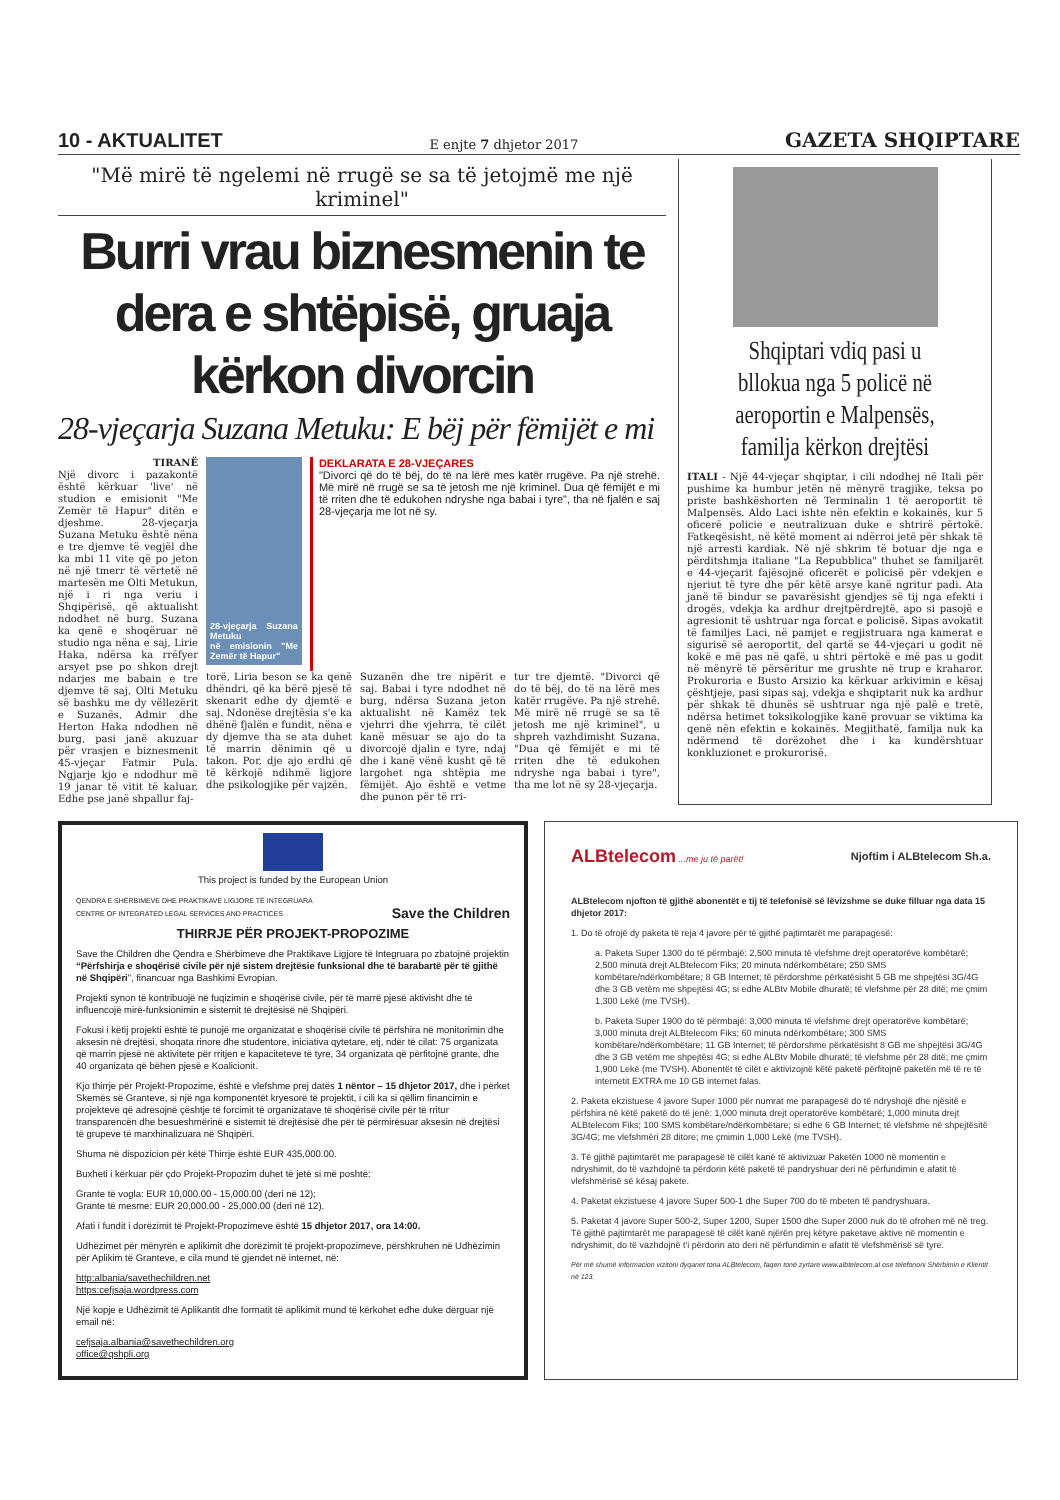10 - AKTUALITET E enjte 7 dhjetor 2017 GAZETA SHQIPTARE
"Më mirë të ngelemi në rrugë se sa të jetojmë me një kriminel"
Burri vrau biznesmenin te dera e shtëpisë, gruaja kërkon divorcin
28-vjeçarja Suzana Metuku: E bëj për fëmijët e mi
TIRANË
Një divorc i pazakontë është kërkuar 'live' në studion e emisionit "Me Zemër të Hapur" ditën e djeshme. 28-vjeçarja Suzana Metuku është nëna e tre djemve të vegjël dhe ka mbi 11 vite që po jeton në një tmerr të vërtetë në martesën me Olti Metukun, një i ri nga veriu i Shqipërisë, që aktualisht ndodhet në burg. Suzana ka qenë e shoqëruar në studio nga nëna e saj, Lirie Haka, ndërsa ka rrëfyer arsyet pse po shkon drejt ndarjes me babain e tre djemve të saj. Olti Metuku së bashku me dy vëllezërit e Suzanës, Admir dhe Herton Haka ndodhen në burg, pasi janë akuzuar për vrasjen e biznesmenit 45-vjeçar Fatmir Pula. Ngjarje kjo e ndodhur më 19 janar të vitit të kaluar. Edhe pse janë shpallur faj-
28-vjeçarja Suzana Metuku
në emisionin "Me Zemër të Hapur"
DEKLARATA E 28-VJEÇARES
"Divorci që do të bëj, do të na lërë mes katër rrugëve. Pa një strehë. Më mirë në rrugë se sa të jetosh me një kriminel. Dua që fëmijët e mi të rriten dhe të edukohen ndryshe nga babai i tyre", tha në fjalën e saj 28-vjeçarja me lot në sy.
torë, Liria beson se ka qenë dhëndri, që ka bërë pjesë të skenarit edhe dy djemtë e saj. Ndonëse drejtësia s'e ka dhënë fjalën e fundit, nëna e dy djemve tha se ata duhet të marrin dënimin që u takon. Por, dje ajo erdhi që të kërkojë ndihmë ligjore dhe psikologjike për vajzën,
Suzanën dhe tre nipërit e saj. Babai i tyre ndodhet në burg, ndërsa Suzana jeton aktualisht në Kamëz tek vjehrri dhe vjehrra, të cilët kanë mësuar se ajo do ta divorcojë djalin e tyre, ndaj dhe i kanë vënë kusht që të largohet nga shtëpia me fëmijët. Ajo është e vetme dhe punon për të rri-
tur tre djemtë. "Divorci që do të bëj, do të na lërë mes katër rrugëve. Pa një strehë. Më mirë në rrugë se sa të jetosh me një kriminel", u shpreh vazhdimisht Suzana. "Dua që fëmijët e mi të rriten dhe të edukohen ndryshe nga babai i tyre", tha me lot në sy 28-vjeçarja.
Shqiptari vdiq pasi u bllokua nga 5 policë në aeroportin e Malpensës, familja kërkon drejtësi
ITALI - Një 44-vjeçar shqiptar, i cili ndodhej në Itali për pushime ka humbur jetën në mënyrë tragjike, teksa po priste bashkëshorten në Terminalin 1 të aeroportit të Malpensës. Aldo Laci ishte nën efektin e kokainës, kur 5 oficerë policie e neutralizuan duke e shtrirë përtokë. Fatkeqësisht, në këtë moment ai ndërroi jetë për shkak të një arresti kardiak. Në një shkrim të botuar dje nga e përditshmja italiane "La Repubblica" thuhet se familjarët e 44-vjeçarit fajësojnë oficerët e policisë për vdekjen e njeriut të tyre dhe për këtë arsye kanë ngritur padi. Ata janë të bindur se pavarësisht gjendjes së tij nga efekti i drogës, vdekja ka ardhur drejtpërdrejtë, apo si pasojë e agresionit të ushtruar nga forcat e policisë. Sipas avokatit të familjes Laci, në pamjet e regjistruara nga kamerat e sigurisë së aeroportit, del qartë se 44-vjeçari u godit në kokë e më pas në qafë, u shtri përtokë e më pas u godit në mënyrë të përsëritur me grushte në trup e kraharor. Prokuroria e Busto Arsizio ka kërkuar arkivimin e kësaj çështjeje, pasi sipas saj, vdekja e shqiptarit nuk ka ardhur për shkak të dhunës së ushtruar nga një palë e tretë, ndërsa hetimet toksikologjike kanë provuar se viktima ka qenë nën efektin e kokainës. Megjithatë, familja nuk ka ndërmend të dorëzohet dhe i ka kundërshtuar konkluzionet e prokurorisë.
This project is funded by the European Union
QENDRA E SHËRBIMEVE DHE PRAKTIKAVE LIGJORE TË INTEGRUARA
CENTRE OF INTEGRATED LEGAL SERVICES AND PRACTICES Save the Children
THIRRJE PËR PROJEKT-PROPOZIME
Save the Children dhe Qendra e Shërbimeve dhe Praktikave Ligjore të Integruara po zbatojnë projektin “Përfshirja e shoqërisë civile për një sistem drejtësie funksional dhe të barabartë për të gjithë në Shqipëri”, financuar nga Bashkimi Evropian.
Projekti synon të kontribuojë në fuqizimin e shoqërisë civile, për të marrë pjesë aktivisht dhe të influencojë mirë-funksionimin e sistemit të drejtësisë në Shqipëri.
Fokusi i këtij projekti është të punojë me organizatat e shoqërisë civile të përfshira në monitorimin dhe aksesin në drejtësi, shoqata rinore dhe studentore, iniciativa qytetare, etj, ndër të cilat: 75 organizata që marrin pjesë në aktivitete për rritjen e kapaciteteve të tyre, 34 organizata që përfitojnë grante, dhe 40 organizata që bëhen pjesë e Koalicionit.
Kjo thirrje për Projekt-Propozime, është e vlefshme prej datës 1 nëntor – 15 dhjetor 2017, dhe i përket Skemës së Granteve, si një nga komponentët kryesorë të projektit, i cili ka si qëllim financimin e projekteve që adresojnë çështje të forcimit të organizatave të shoqërisë civile për të rritur transparencën dhe besueshmërinë e sistemit të drejtësisë dhe për të përmirësuar aksesin në drejtësi të grupeve të marxhinalizuara në Shqipëri.
Shuma në dispozicion për këtë Thirrje është EUR 435,000.00.
Buxheti i kërkuar për çdo Projekt-Propozim duhet të jetë si më poshtë:
Grante të vogla: EUR 10,000.00 - 15,000.00 (deri në 12);
Grante të mesme: EUR 20,000.00 - 25,000.00 (deri në 12).
Afati i fundit i dorëzimit të Projekt-Propozimeve është 15 dhjetor 2017, ora 14:00.
Udhëzimet për mënyrën e aplikimit dhe dorëzimit të projekt-propozimeve, përshkruhen në Udhëzimin për Aplikim të Granteve, e cila mund të gjendet në internet, në:
http:albania/savethechildren.net
https:cefjsaja.wordpress.com
Një kopje e Udhëzimit të Aplikantit dhe formatit të aplikimit mund të kërkohet edhe duke dërguar një email në:
cefjsaja.albania@savethechildren.org
office@qshpli.org
ALBtelecom ...me ju të parët! Njoftim i ALBtelecom Sh.a.
ALBtelecom njofton të gjithë abonentët e tij të telefonisë së lëvizshme se duke filluar nga data 15 dhjetor 2017:
1. Do të ofrojë dy paketa të reja 4 javore për të gjithë pajtimtarët me parapagesë:
a. Paketa Super 1300 do të përmbajë: 2,500 minuta të vlefshme drejt operatorëve kombëtarë; 2,500 minuta drejt ALBtelecom Fiks; 20 minuta ndërkombëtare; 250 SMS kombëtare/ndërkombëtare; 8 GB Internet; të përdorshme përkatësisht 5 GB me shpejtësi 3G/4G dhe 3 GB vetëm me shpejtësi 4G; si edhe ALBtv Mobile dhuratë; të vlefshme për 28 ditë; me çmim 1,300 Lekë (me TVSH).
b. Paketa Super 1900 do të përmbajë: 3,000 minuta të vlefshme drejt operatorëve kombëtarë; 3,000 minuta drejt ALBtelecom Fiks; 60 minuta ndërkombëtare; 300 SMS kombëtare/ndërkombëtare; 11 GB Internet; të përdorshme përkatësisht 8 GB me shpejtësi 3G/4G dhe 3 GB vetëm me shpejtësi 4G; si edhe ALBtv Mobile dhuratë; të vlefshme për 28 ditë; me çmim 1,900 Lekë (me TVSH). Abonentët të cilët e aktivizojnë këtë paketë përfitojnë paketën më të re të internetit EXTRA me 10 GB internet falas.
2. Paketa ekzistuese 4 javore Super 1000 për numrat me parapagesë do të ndryshojë dhe njësitë e përfshira në këtë paketë do të jenë: 1,000 minuta drejt operatorëve kombëtarë; 1,000 minuta drejt ALBtelecom Fiks; 100 SMS kombëtare/ndërkombëtare; si edhe 6 GB Internet; të vlefshme në shpejtësitë 3G/4G; me vlefshmëri 28 ditore; me çmimin 1,000 Lekë (me TVSH).
3. Të gjithë pajtimtarët me parapagesë të cilët kanë të aktivizuar Paketën 1000 në momentin e ndryshimit, do të vazhdojnë ta përdorin këtë paketë të pandryshuar deri në përfundimin e afatit të vlefshmërisë së kësaj pakete.
4. Paketat ekzistuese 4 javore Super 500-1 dhe Super 700 do të mbeten të pandryshuara.
5. Paketat 4 javore Super 500-2, Super 1200, Super 1500 dhe Super 2000 nuk do të ofrohen më në treg. Të gjithë pajtimtarët me parapagesë të cilët kanë njërën prej këtyre paketave aktive në momentin e ndryshimit, do të vazhdojnë t'i përdorin ato deri në përfundimin e afatit të vlefshmërisë së tyre.
Për më shumë informacion vizitoni dyqanet tona ALBtelecom, faqen tonë zyrtare www.albtelecom.al ose telefononi Shërbimin e Klientit në 123.